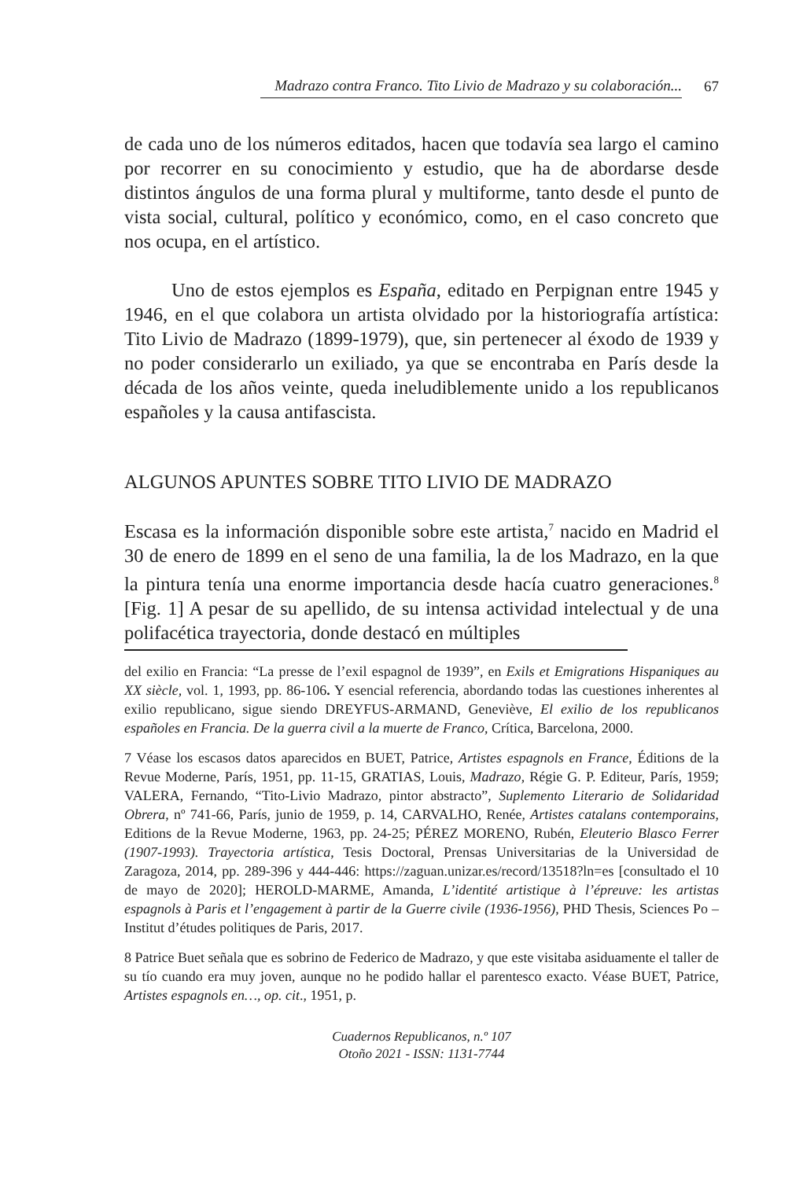Madrazo contra Franco. Tito Livio de Madrazo y su colaboración... 67
de cada uno de los números editados, hacen que todavía sea largo el camino por recorrer en su conocimiento y estudio, que ha de abordarse desde distintos ángulos de una forma plural y multiforme, tanto desde el punto de vista social, cultural, político y económico, como, en el caso concreto que nos ocupa, en el artístico.
Uno de estos ejemplos es España, editado en Perpignan entre 1945 y 1946, en el que colabora un artista olvidado por la historiografía artística: Tito Livio de Madrazo (1899-1979), que, sin pertenecer al éxodo de 1939 y no poder considerarlo un exiliado, ya que se encontraba en París desde la década de los años veinte, queda ineludiblemente unido a los republicanos españoles y la causa antifascista.
ALGUNOS APUNTES SOBRE TITO LIVIO DE MADRAZO
Escasa es la información disponible sobre este artista,<sup>7</sup> nacido en Madrid el 30 de enero de 1899 en el seno de una familia, la de los Madrazo, en la que la pintura tenía una enorme importancia desde hacía cuatro generaciones.<sup>8</sup> [Fig. 1] A pesar de su apellido, de su intensa actividad intelectual y de una polifacética trayectoria, donde destacó en múltiples
del exilio en Francia: “La presse de l’exil espagnol de 1939”, en Exils et Emigrations Hispaniques au XX siècle, vol. 1, 1993, pp. 86-106. Y esencial referencia, abordando todas las cuestiones inherentes al exilio republicano, sigue siendo DREYFUS-ARMAND, Geneviève, El exilio de los republicanos españoles en Francia. De la guerra civil a la muerte de Franco, Crítica, Barcelona, 2000.
7 Véase los escasos datos aparecidos en BUET, Patrice, Artistes espagnols en France, Éditions de la Revue Moderne, París, 1951, pp. 11-15, GRATIAS, Louis, Madrazo, Régie G. P. Editeur, París, 1959; VALERA, Fernando, “Tito-Livio Madrazo, pintor abstracto”, Suplemento Literario de Solidaridad Obrera, nº 741-66, París, junio de 1959, p. 14, CARVALHO, Renée, Artistes catalans contemporains, Editions de la Revue Moderne, 1963, pp. 24-25; PÉREZ MORENO, Rubén, Eleuterio Blasco Ferrer (1907-1993). Trayectoria artística, Tesis Doctoral, Prensas Universitarias de la Universidad de Zaragoza, 2014, pp. 289-396 y 444-446: https://zaguan.unizar.es/record/13518?ln=es [consultado el 10 de mayo de 2020]; HEROLD-MARME, Amanda, L’identité artistique à l’épreuve: les artistas espagnols à Paris et l’engagement à partir de la Guerre civile (1936-1956), PHD Thesis, Sciences Po – Institut d’études politiques de Paris, 2017.
8 Patrice Buet señala que es sobrino de Federico de Madrazo, y que este visitaba asiduamente el taller de su tío cuando era muy joven, aunque no he podido hallar el parentesco exacto. Véase BUET, Patrice, Artistes espagnols en…, op. cit., 1951, p.
Cuadernos Republicanos, n.º 107
Otoño 2021 - ISSN: 1131-7744